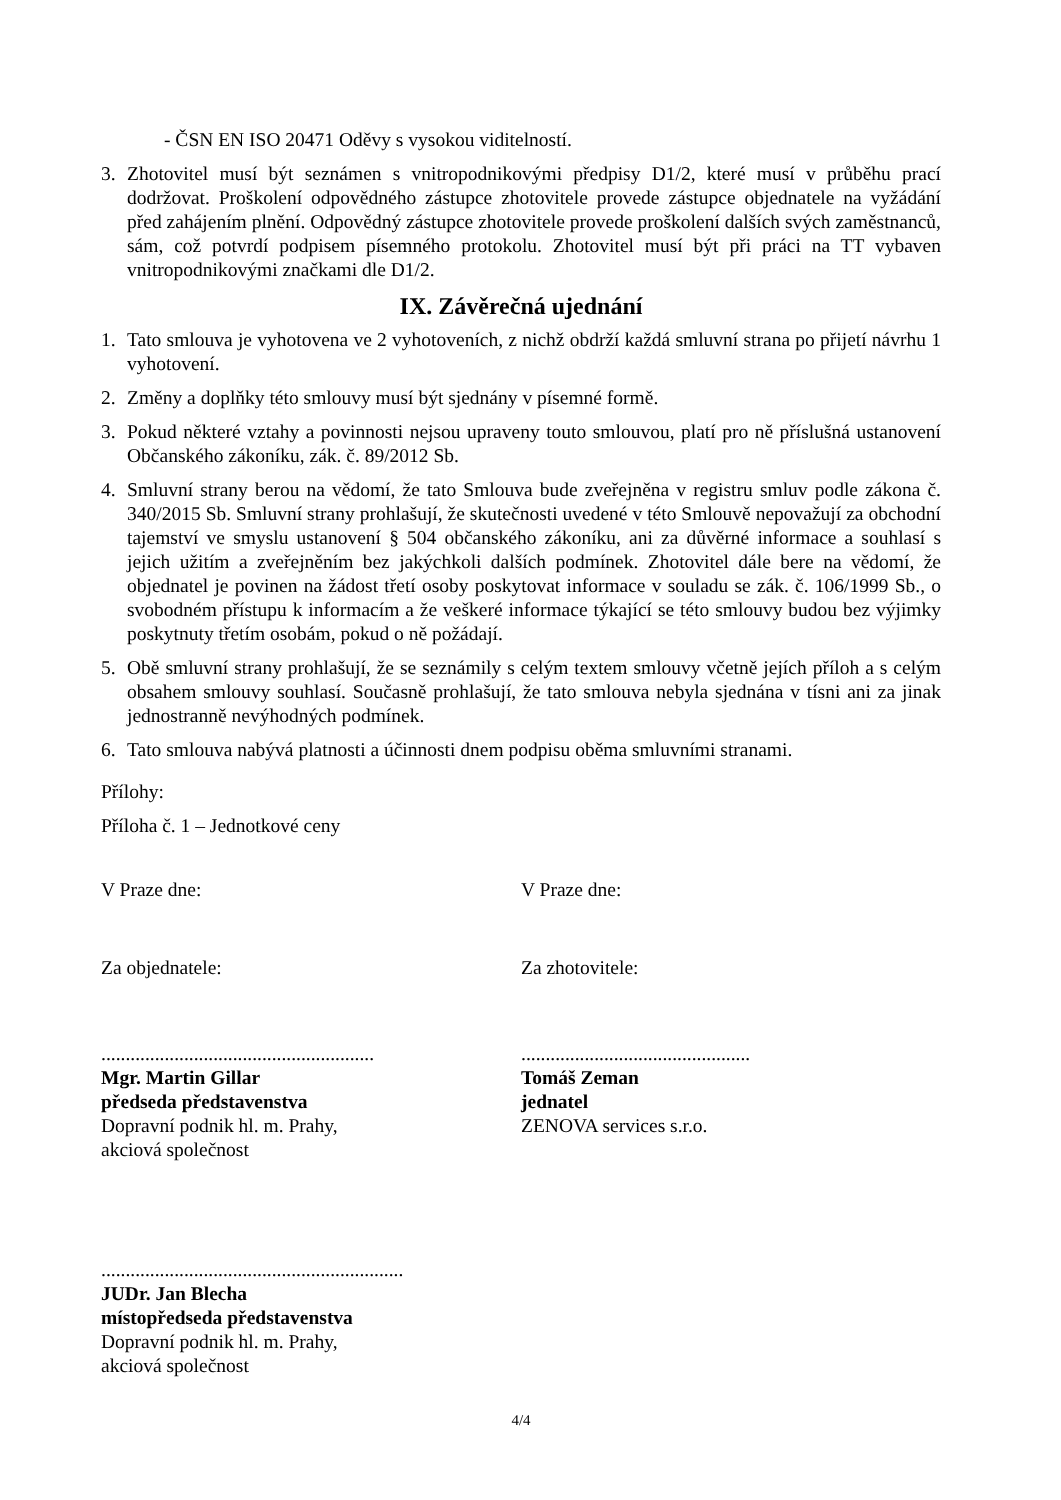- ČSN EN ISO 20471 Oděvy s vysokou viditelností.
3. Zhotovitel musí být seznámen s vnitropodnikovými předpisy D1/2, které musí v průběhu prací dodržovat. Proškolení odpovědného zástupce zhotovitele provede zástupce objednatele na vyžádání před zahájením plnění. Odpovědný zástupce zhotovitele provede proškolení dalších svých zaměstnanců, sám, což potvrdí podpisem písemného protokolu. Zhotovitel musí být při práci na TT vybaven vnitropodnikovými značkami dle D1/2.
IX. Závěrečná ujednání
1. Tato smlouva je vyhotovena ve 2 vyhotoveních, z nichž obdrží každá smluvní strana po přijetí návrhu 1 vyhotovení.
2. Změny a doplňky této smlouvy musí být sjednány v písemné formě.
3. Pokud některé vztahy a povinnosti nejsou upraveny touto smlouvou, platí pro ně příslušná ustanovení Občanského zákoníku, zák. č. 89/2012 Sb.
4. Smluvní strany berou na vědomí, že tato Smlouva bude zveřejněna v registru smluv podle zákona č. 340/2015 Sb. Smluvní strany prohlašují, že skutečnosti uvedené v této Smlouvě nepovažují za obchodní tajemství ve smyslu ustanovení § 504 občanského zákoníku, ani za důvěrné informace a souhlasí s jejich užitím a zveřejněním bez jakýchkoli dalších podmínek. Zhotovitel dále bere na vědomí, že objednatel je povinen na žádost třetí osoby poskytovat informace v souladu se zák. č. 106/1999 Sb., o svobodném přístupu k informacím a že veškeré informace týkající se této smlouvy budou bez výjimky poskytnuty třetím osobám, pokud o ně požádají.
5. Obě smluvní strany prohlašují, že se seznámily s celým textem smlouvy včetně jejích příloh a s celým obsahem smlouvy souhlasí. Současně prohlašují, že tato smlouva nebyla sjednána v tísni ani za jinak jednostranně nevýhodných podmínek.
6. Tato smlouva nabývá platnosti a účinnosti dnem podpisu oběma smluvními stranami.
Přílohy:
Příloha č. 1 – Jednotkové ceny
V Praze dne: V Praze dne:
Za objednatele: Za zhotovitele:
........................................................
Mgr. Martin Gillar
předseda představenstva
Dopravní podnik hl. m. Prahy,
akciová společnost
...............................................
Tomáš Zeman
jednatel
ZENOVA services s.r.o.
..............................................................
JUDr. Jan Blecha
místopředseda představenstva
Dopravní podnik hl. m. Prahy,
akciová společnost
4/4